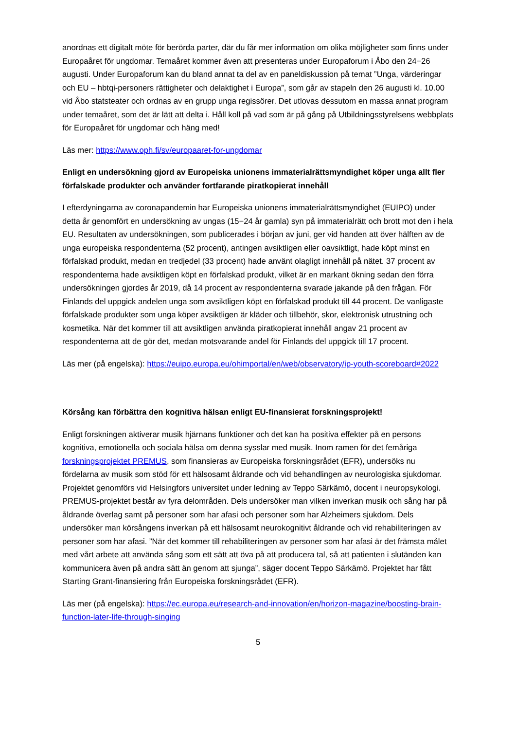anordnas ett digitalt möte för berörda parter, där du får mer information om olika möjligheter som finns under Europaåret för ungdomar. Temaåret kommer även att presenteras under Europaforum i Åbo den 24−26 augusti. Under Europaforum kan du bland annat ta del av en paneldiskussion på temat ”Unga, värderingar och EU – hbtqi-personers rättigheter och delaktighet i Europa”, som går av stapeln den 26 augusti kl. 10.00 vid Åbo statsteater och ordnas av en grupp unga regissörer. Det utlovas dessutom en massa annat program under temaåret, som det är lätt att delta i. Håll koll på vad som är på gång på Utbildningsstyrelsens webbplats för Europaåret för ungdomar och häng med!
Läs mer: https://www.oph.fi/sv/europaaret-for-ungdomar
Enligt en undersökning gjord av Europeiska unionens immaterialrättsmyndighet köper unga allt fler förfalskade produkter och använder fortfarande piratkopierat innehåll
I efterdyningarna av coronapandemin har Europeiska unionens immaterialrättsmyndighet (EUIPO) under detta år genomfört en undersökning av ungas (15−24 år gamla) syn på immaterialrätt och brott mot den i hela EU. Resultaten av undersökningen, som publicerades i början av juni, ger vid handen att över hälften av de unga europeiska respondenterna (52 procent), antingen avsiktligen eller oavsiktligt, hade köpt minst en förfalskad produkt, medan en tredjedel (33 procent) hade använt olagligt innehåll på nätet. 37 procent av respondenterna hade avsiktligen köpt en förfalskad produkt, vilket är en markant ökning sedan den förra undersökningen gjordes år 2019, då 14 procent av respondenterna svarade jakande på den frågan. För Finlands del uppgick andelen unga som avsiktligen köpt en förfalskad produkt till 44 procent. De vanligaste förfalskade produkter som unga köper avsiktligen är kläder och tillbehör, skor, elektronisk utrustning och kosmetika. När det kommer till att avsiktligen använda piratkopierat innehåll angav 21 procent av respondenterna att de gör det, medan motsvarande andel för Finlands del uppgick till 17 procent.
Läs mer (på engelska): https://euipo.europa.eu/ohimportal/en/web/observatory/ip-youth-scoreboard#2022
Körsång kan förbättra den kognitiva hälsan enligt EU-finansierat forskningsprojekt!
Enligt forskningen aktiverar musik hjärnans funktioner och det kan ha positiva effekter på en persons kognitiva, emotionella och sociala hälsa om denna sysslar med musik. Inom ramen för det femåriga forskningsprojektet PREMUS, som finansieras av Europeiska forskningsrådet (EFR), undersöks nu fördelarna av musik som stöd för ett hälsosamt åldrande och vid behandlingen av neurologiska sjukdomar. Projektet genomförs vid Helsingfors universitet under ledning av Teppo Särkämö, docent i neuropsykologi. PREMUS-projektet består av fyra delområden. Dels undersöker man vilken inverkan musik och sång har på åldrande överlag samt på personer som har afasi och personer som har Alzheimers sjukdom. Dels undersöker man körsångens inverkan på ett hälsosamt neurokognitivt åldrande och vid rehabiliteringen av personer som har afasi. ”När det kommer till rehabiliteringen av personer som har afasi är det främsta målet med vårt arbete att använda sång som ett sätt att öva på att producera tal, så att patienten i slutänden kan kommunicera även på andra sätt än genom att sjunga”, säger docent Teppo Särkämö. Projektet har fått Starting Grant-finansiering från Europeiska forskningsrådet (EFR).
Läs mer (på engelska): https://ec.europa.eu/research-and-innovation/en/horizon-magazine/boosting-brain-function-later-life-through-singing
5